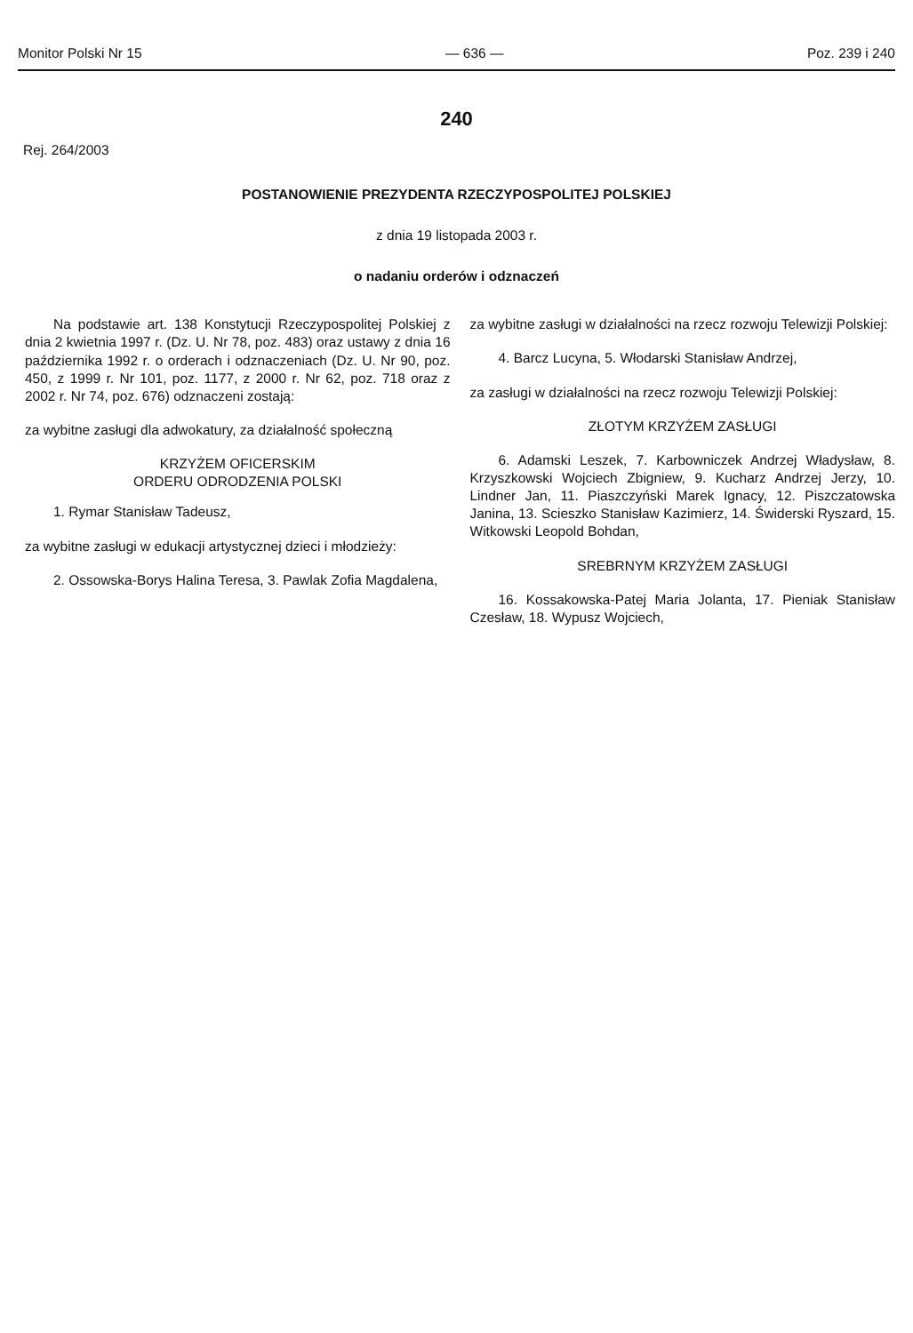Monitor Polski Nr 15 — 636 — Poz. 239 i 240
240
Rej. 264/2003
POSTANOWIENIE PREZYDENTA RZECZYPOSPOLITEJ POLSKIEJ
z dnia 19 listopada 2003 r.
o nadaniu orderów i odznaczeń
Na podstawie art. 138 Konstytucji Rzeczypospolitej Polskiej z dnia 2 kwietnia 1997 r. (Dz. U. Nr 78, poz. 483) oraz ustawy z dnia 16 października 1992 r. o orderach i odznaczeniach (Dz. U. Nr 90, poz. 450, z 1999 r. Nr 101, poz. 1177, z 2000 r. Nr 62, poz. 718 oraz z 2002 r. Nr 74, poz. 676) odznaczeni zostają:
za wybitne zasługi dla adwokatury, za działalność społeczną
KRZYŻEM OFICERSKIM
ORDERU ODRODZENIA POLSKI
1. Rymar Stanisław Tadeusz,
za wybitne zasługi w edukacji artystycznej dzieci i młodzieży:
2. Ossowska-Borys Halina Teresa, 3. Pawlak Zofia Magdalena,
za wybitne zasługi w działalności na rzecz rozwoju Telewizji Polskiej:
4. Barcz Lucyna, 5. Włodarski Stanisław Andrzej,
za zasługi w działalności na rzecz rozwoju Telewizji Polskiej:
ZŁOTYM KRZYŻEM ZASŁUGI
6. Adamski Leszek, 7. Karbowniczek Andrzej Władysław, 8. Krzyszkowski Wojciech Zbigniew, 9. Kucharz Andrzej Jerzy, 10. Lindner Jan, 11. Piaszczyński Marek Ignacy, 12. Piszczatowska Janina, 13. Scieszko Stanisław Kazimierz, 14. Świderski Ryszard, 15. Witkowski Leopold Bohdan,
SREBRNYM KRZYŻEM ZASŁUGI
16. Kossakowska-Patej Maria Jolanta, 17. Pieniak Stanisław Czesław, 18. Wypusz Wojciech,